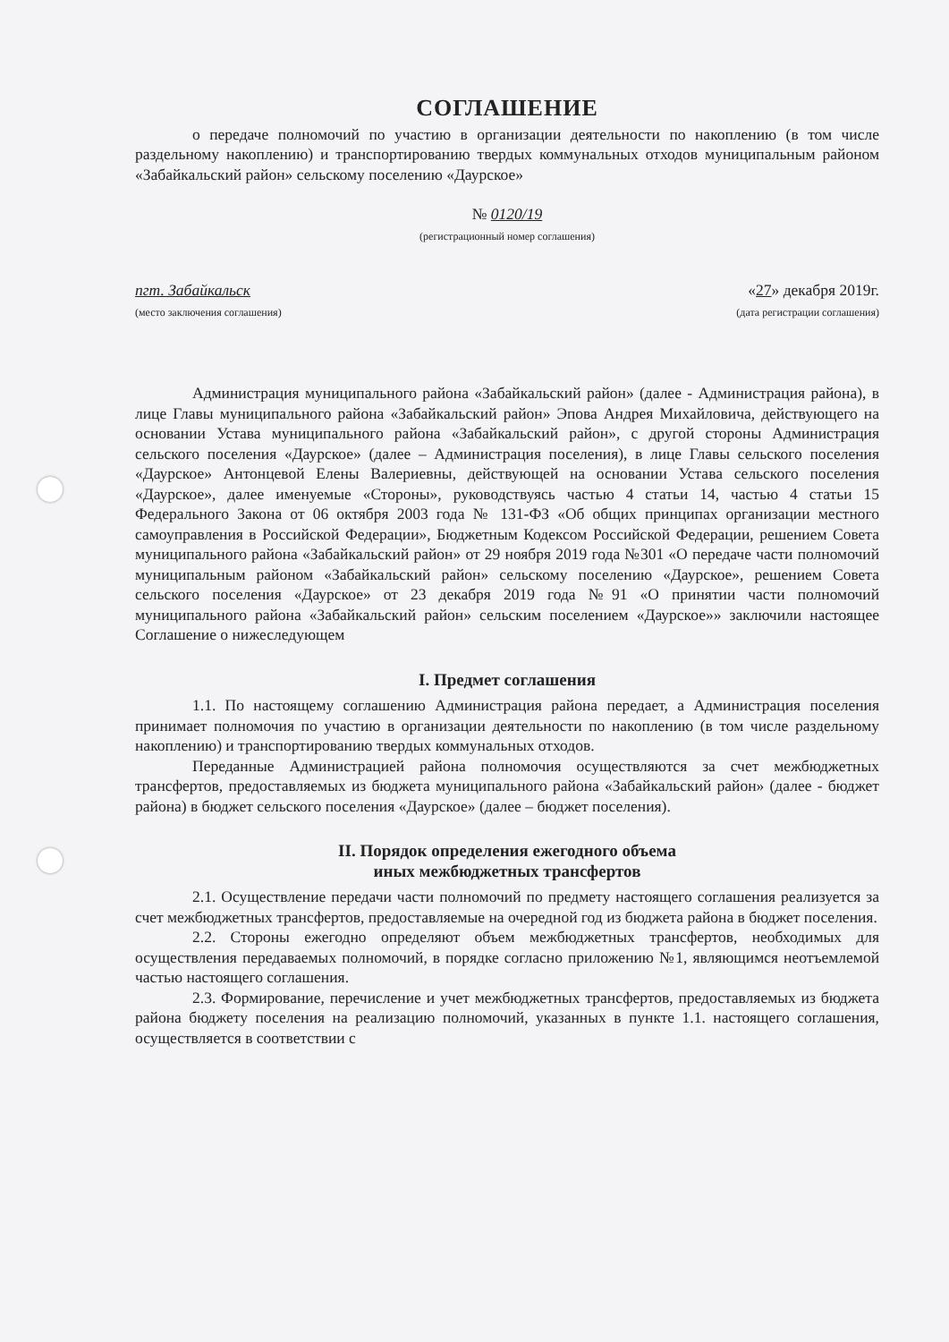СОГЛАШЕНИЕ
о передаче полномочий по участию в организации деятельности по накоплению (в том числе раздельному накоплению) и транспортированию твердых коммунальных отходов муниципальным районом «Забайкальский район» сельскому поселению «Даурское»
№ 0120/19
(регистрационный номер соглашения)
пгт. Забайкальск
(место заключения соглашения)
«27» декабря 2019г.
(дата регистрации соглашения)
Администрация муниципального района «Забайкальский район» (далее - Администрация района), в лице Главы муниципального района «Забайкальский район» Эпова Андрея Михайловича, действующего на основании Устава муниципального района «Забайкальский район», с другой стороны Администрация сельского поселения «Даурское» (далее – Администрация поселения), в лице Главы сельского поселения «Даурское» Антонцевой Елены Валериевны, действующей на основании Устава сельского поселения «Даурское», далее именуемые «Стороны», руководствуясь частью 4 статьи 14, частью 4 статьи 15 Федерального Закона от 06 октября 2003 года № 131-ФЗ «Об общих принципах организации местного самоуправления в Российской Федерации», Бюджетным Кодексом Российской Федерации, решением Совета муниципального района «Забайкальский район» от 29 ноября 2019 года №301 «О передаче части полномочий муниципальным районом «Забайкальский район» сельскому поселению «Даурское», решением Совета сельского поселения «Даурское» от 23 декабря 2019 года №91 «О принятии части полномочий муниципального района «Забайкальский район» сельским поселением «Даурское»» заключили настоящее Соглашение о нижеследующем
I. Предмет соглашения
1.1. По настоящему соглашению Администрация района передает, а Администрация поселения принимает полномочия по участию в организации деятельности по накоплению (в том числе раздельному накоплению) и транспортированию твердых коммунальных отходов.
Переданные Администрацией района полномочия осуществляются за счет межбюджетных трансфертов, предоставляемых из бюджета муниципального района «Забайкальский район» (далее - бюджет района) в бюджет сельского поселения «Даурское» (далее – бюджет поселения).
II. Порядок определения ежегодного объема
иных межбюджетных трансфертов
2.1. Осуществление передачи части полномочий по предмету настоящего соглашения реализуется за счет межбюджетных трансфертов, предоставляемые на очередной год из бюджета района в бюджет поселения.
2.2. Стороны ежегодно определяют объем межбюджетных трансфертов, необходимых для осуществления передаваемых полномочий, в порядке согласно приложению №1, являющимся неотъемлемой частью настоящего соглашения.
2.3. Формирование, перечисление и учет межбюджетных трансфертов, предоставляемых из бюджета района бюджету поселения на реализацию полномочий, указанных в пункте 1.1. настоящего соглашения, осуществляется в соответствии с